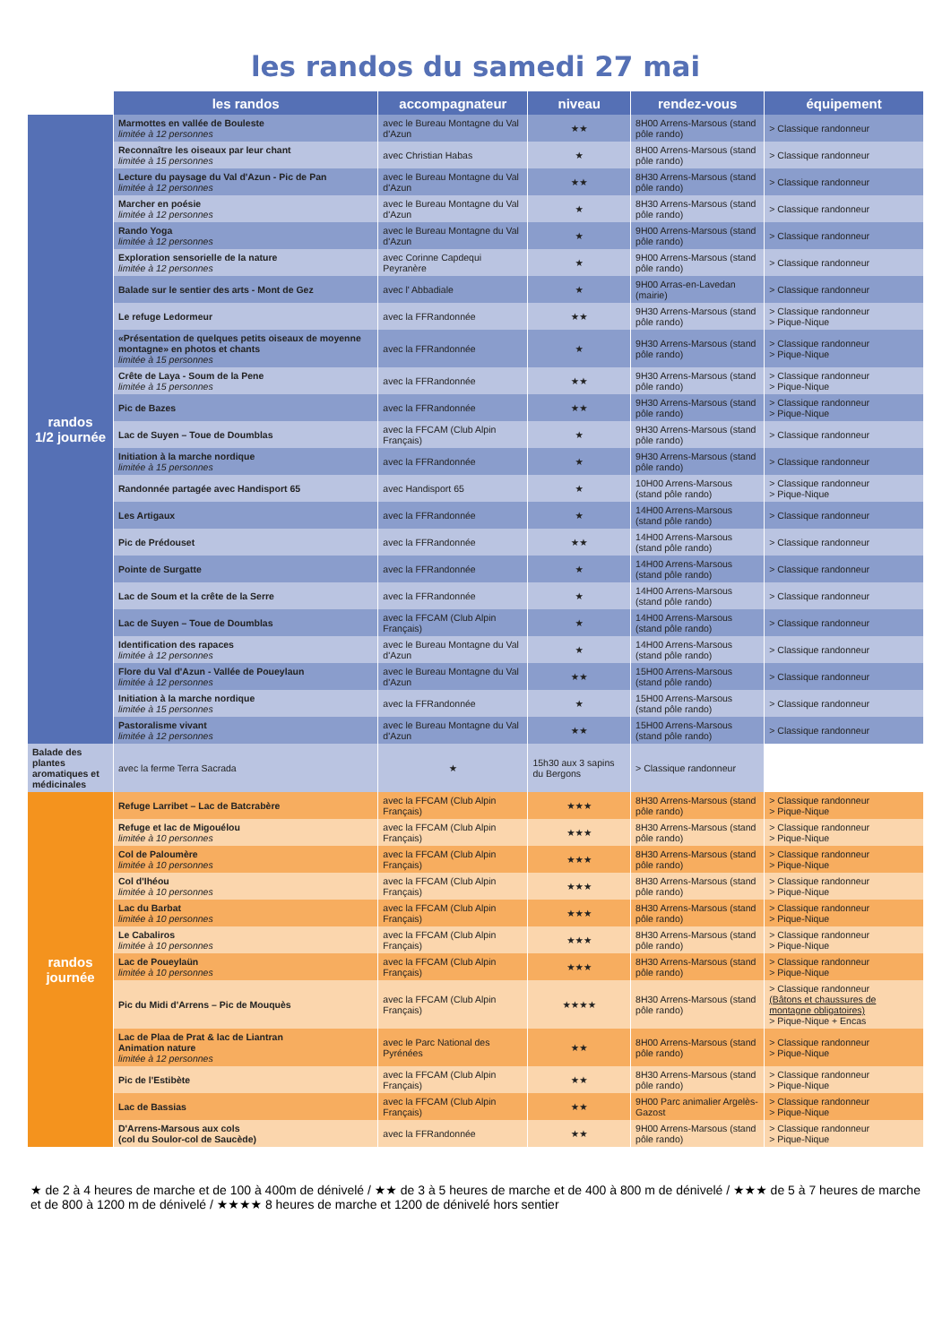les randos du samedi 27 mai
| | les randos | accompagnateur | niveau | rendez-vous | équipement |
| --- | --- | --- | --- | --- | --- |
| randos 1/2 journée | Marmottes en vallée de Bouleste limitée à 12 personnes | avec le Bureau Montagne du Val d'Azun | ★★ | 8H00 Arrens-Marsous (stand pôle rando) | > Classique randonneur |
| | Reconnaître les oiseaux par leur chant limitée à 15 personnes | avec Christian Habas | ★ | 8H00 Arrens-Marsous (stand pôle rando) | > Classique randonneur |
| | Lecture du paysage du Val d'Azun - Pic de Pan limitée à 12 personnes | avec le Bureau Montagne du Val d'Azun | ★★ | 8H30 Arrens-Marsous (stand pôle rando) | > Classique randonneur |
| | Marcher en poésie limitée à 12 personnes | avec le Bureau Montagne du Val d'Azun | ★ | 8H30 Arrens-Marsous (stand pôle rando) | > Classique randonneur |
| | Rando Yoga limitée à 12 personnes | avec le Bureau Montagne du Val d'Azun | ★ | 9H00 Arrens-Marsous (stand pôle rando) | > Classique randonneur |
| | Exploration sensorielle de la nature limitée à 12 personnes | avec Corinne Capdequi Peyranère | ★ | 9H00 Arrens-Marsous (stand pôle rando) | > Classique randonneur |
| | Balade sur le sentier des arts - Mont de Gez | avec l' Abbadiale | ★ | 9H00 Arras-en-Lavedan (mairie) | > Classique randonneur |
| | Le refuge Ledormeur | avec la FFRandonnée | ★★ | 9H30 Arrens-Marsous (stand pôle rando) | > Classique randonneur > Pique-Nique |
| | «Présentation de quelques petits oiseaux de moyenne montagne» en photos et chants limitée à 15 personnes | avec la FFRandonnée | ★ | 9H30 Arrens-Marsous (stand pôle rando) | > Classique randonneur > Pique-Nique |
| | Crête de Laya - Soum de la Pene limitée à 15 personnes | avec la FFRandonnée | ★★ | 9H30 Arrens-Marsous (stand pôle rando) | > Classique randonneur > Pique-Nique |
| | Pic de Bazes | avec la FFRandonnée | ★★ | 9H30 Arrens-Marsous (stand pôle rando) | > Classique randonneur > Pique-Nique |
| | Lac de Suyen – Toue de Doumblas | avec la FFCAM (Club Alpin Français) | ★ | 9H30 Arrens-Marsous (stand pôle rando) | > Classique randonneur |
| | Initiation à la marche nordique limitée à 15 personnes | avec la FFRandonnée | ★ | 9H30 Arrens-Marsous (stand pôle rando) | > Classique randonneur |
| | Randonnée partagée avec Handisport 65 | avec Handisport 65 | ★ | 10H00 Arrens-Marsous (stand pôle rando) | > Classique randonneur > Pique-Nique |
| | Les Artigaux | avec la FFRandonnée | ★ | 14H00 Arrens-Marsous (stand pôle rando) | > Classique randonneur |
| | Pic de Prédouset | avec la FFRandonnée | ★★ | 14H00 Arrens-Marsous (stand pôle rando) | > Classique randonneur |
| | Pointe de Surgatte | avec la FFRandonnée | ★ | 14H00 Arrens-Marsous (stand pôle rando) | > Classique randonneur |
| | Lac de Soum et la crête de la Serre | avec la FFRandonnée | ★ | 14H00 Arrens-Marsous (stand pôle rando) | > Classique randonneur |
| | Lac de Suyen – Toue de Doumblas | avec la FFCAM (Club Alpin Français) | ★ | 14H00 Arrens-Marsous (stand pôle rando) | > Classique randonneur |
| | Identification des rapaces limitée à 12 personnes | avec le Bureau Montagne du Val d'Azun | ★ | 14H00 Arrens-Marsous (stand pôle rando) | > Classique randonneur |
| | Flore du Val d'Azun - Vallée de Poueylaun limitée à 12 personnes | avec le Bureau Montagne du Val d'Azun | ★★ | 15H00 Arrens-Marsous (stand pôle rando) | > Classique randonneur |
| | Initiation à la marche nordique limitée à 15 personnes | avec la FFRandonnée | ★ | 15H00 Arrens-Marsous (stand pôle rando) | > Classique randonneur |
| | Pastoralisme vivant limitée à 12 personnes | avec le Bureau Montagne du Val d'Azun | ★★ | 15H00 Arrens-Marsous (stand pôle rando) | > Classique randonneur |
| | Balade des plantes aromatiques et médicinales | avec la ferme Terra Sacrada | ★ | 15h30 aux 3 sapins du Bergons | > Classique randonneur |
| randos journée | Refuge Larribet – Lac de Batcrabère | avec la FFCAM (Club Alpin Français) | ★★★ | 8H30 Arrens-Marsous (stand pôle rando) | > Classique randonneur > Pique-Nique |
| | Refuge et lac de Migouélou limitée à 10 personnes | avec la FFCAM (Club Alpin Français) | ★★★ | 8H30 Arrens-Marsous (stand pôle rando) | > Classique randonneur > Pique-Nique |
| | Col de Paloumère limitée à 10 personnes | avec la FFCAM (Club Alpin Français) | ★★★ | 8H30 Arrens-Marsous (stand pôle rando) | > Classique randonneur > Pique-Nique |
| | Col d'Ihéou limitée à 10 personnes | avec la FFCAM (Club Alpin Français) | ★★★ | 8H30 Arrens-Marsous (stand pôle rando) | > Classique randonneur > Pique-Nique |
| | Lac du Barbat limitée à 10 personnes | avec la FFCAM (Club Alpin Français) | ★★★ | 8H30 Arrens-Marsous (stand pôle rando) | > Classique randonneur > Pique-Nique |
| | Le Cabaliros limitée à 10 personnes | avec la FFCAM (Club Alpin Français) | ★★★ | 8H30 Arrens-Marsous (stand pôle rando) | > Classique randonneur > Pique-Nique |
| | Lac de Poueylaün limitée à 10 personnes | avec la FFCAM (Club Alpin Français) | ★★★ | 8H30 Arrens-Marsous (stand pôle rando) | > Classique randonneur > Pique-Nique |
| | Pic du Midi d'Arrens – Pic de Mouquès | avec la FFCAM (Club Alpin Français) | ★★★★ | 8H30 Arrens-Marsous (stand pôle rando) | > Classique randonneur (Bâtons et chaussures de montagne obligatoires) > Pique-Nique + Encas |
| | Lac de Plaa de Prat & lac de Liantran Animation nature limitée à 12 personnes | avec le Parc National des Pyrénées | ★★ | 8H00 Arrens-Marsous (stand pôle rando) | > Classique randonneur > Pique-Nique |
| | Pic de l'Estibète | avec la FFCAM (Club Alpin Français) | ★★ | 8H30 Arrens-Marsous (stand pôle rando) | > Classique randonneur > Pique-Nique |
| | Lac de Bassias | avec la FFCAM (Club Alpin Français) | ★★ | 9H00 Parc animalier Argelès-Gazost | > Classique randonneur > Pique-Nique |
| | D'Arrens-Marsous aux cols (col du Soulor-col de Saucède) | avec la FFRandonnée | ★★ | 9H00 Arrens-Marsous (stand pôle rando) | > Classique randonneur > Pique-Nique |
★ de 2 à 4 heures de marche et de 100 à 400m de dénivelé / ★★ de 3 à 5 heures de marche et de 400 à 800 m de dénivelé / ★★★ de 5 à 7 heures de marche et de 800 à 1200 m de dénivelé / ★★★★ 8 heures de marche et 1200 de dénivelé hors sentier